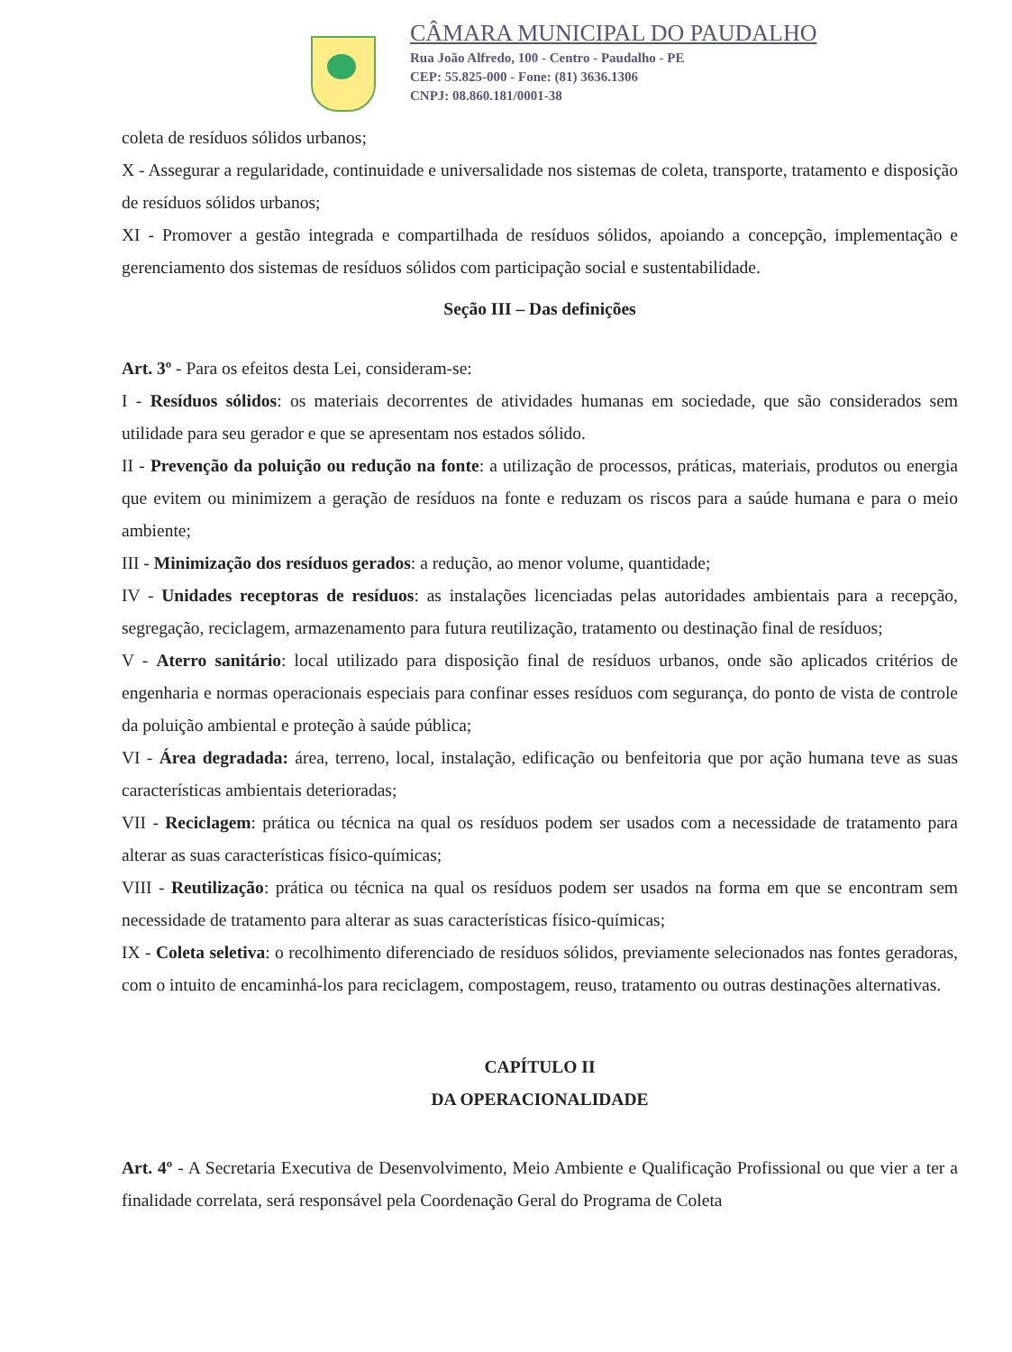CÂMARA MUNICIPAL DO PAUDALHO
Rua João Alfredo, 100 - Centro - Paudalho - PE
CEP: 55.825-000 - Fone: (81) 3636.1306
CNPJ: 08.860.181/0001-38
coleta de resíduos sólidos urbanos;
X - Assegurar a regularidade, continuidade e universalidade nos sistemas de coleta, transporte, tratamento e disposição de resíduos sólidos urbanos;
XI - Promover a gestão integrada e compartilhada de resíduos sólidos, apoiando a concepção, implementação e gerenciamento dos sistemas de resíduos sólidos com participação social e sustentabilidade.
Seção III – Das definições
Art. 3º - Para os efeitos desta Lei, consideram-se:
I - Resíduos sólidos: os materiais decorrentes de atividades humanas em sociedade, que são considerados sem utilidade para seu gerador e que se apresentam nos estados sólido.
II - Prevenção da poluição ou redução na fonte: a utilização de processos, práticas, materiais, produtos ou energia que evitem ou minimizem a geração de resíduos na fonte e reduzam os riscos para a saúde humana e para o meio ambiente;
III - Minimização dos resíduos gerados: a redução, ao menor volume, quantidade;
IV - Unidades receptoras de resíduos: as instalações licenciadas pelas autoridades ambientais para a recepção, segregação, reciclagem, armazenamento para futura reutilização, tratamento ou destinação final de resíduos;
V - Aterro sanitário: local utilizado para disposição final de resíduos urbanos, onde são aplicados critérios de engenharia e normas operacionais especiais para confinar esses resíduos com segurança, do ponto de vista de controle da poluição ambiental e proteção à saúde pública;
VI - Área degradada: área, terreno, local, instalação, edificação ou benfeitoria que por ação humana teve as suas características ambientais deterioradas;
VII - Reciclagem: prática ou técnica na qual os resíduos podem ser usados com a necessidade de tratamento para alterar as suas características físico-químicas;
VIII - Reutilização: prática ou técnica na qual os resíduos podem ser usados na forma em que se encontram sem necessidade de tratamento para alterar as suas características físico-químicas;
IX - Coleta seletiva: o recolhimento diferenciado de resíduos sólidos, previamente selecionados nas fontes geradoras, com o intuito de encaminhá-los para reciclagem, compostagem, reuso, tratamento ou outras destinações alternativas.
CAPÍTULO II
DA OPERACIONALIDADE
Art. 4º - A Secretaria Executiva de Desenvolvimento, Meio Ambiente e Qualificação Profissional ou que vier a ter a finalidade correlata, será responsável pela Coordenação Geral do Programa de Coleta